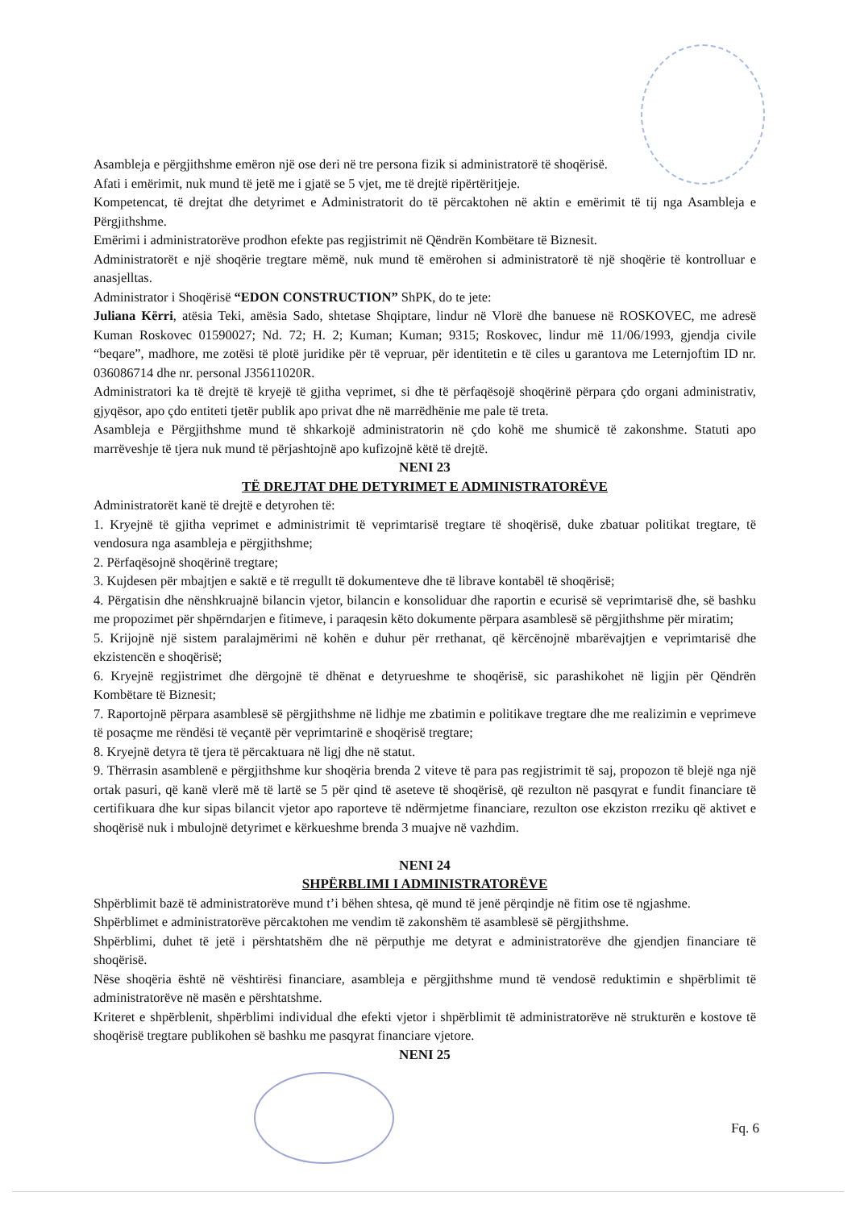Asambleja e përgjithshme emëron një ose deri në tre persona fizik si administratorë të shoqërisë.
Afati i emërimit, nuk mund të jetë me i gjatë se 5 vjet, me të drejtë ripërtëritjeje.
Kompetencat, të drejtat dhe detyrimet e Administratorit do të përcaktohen në aktin e emërimit të tij nga Asambleja e Përgjithshme.
Emërimi i administratorëve prodhon efekte pas regjistrimit në Qëndrën Kombëtare të Biznesit.
Administratorët e një shoqërie tregtare mëmë, nuk mund të emërohen si administratorë të një shoqërie të kontrolluar e anasjelltas.
Administrator i Shoqërisë “EDON CONSTRUCTION” ShPK, do te jete:
Juliana Kërri, atësia Teki, amësia Sado, shtetase Shqiptare, lindur në Vlorë dhe banuese në ROSKOVEC, me adresë Kuman Roskovec 01590027; Nd. 72; H. 2; Kuman; Kuman; 9315; Roskovec, lindur më 11/06/1993, gjendja civile “beqare”, madhore, me zotësi të plotë juridike për të vepruar, për identitetin e të ciles u garantova me Leternjoftim ID nr. 036086714 dhe nr. personal J35611020R.
Administratori ka të drejtë të kryejë të gjitha veprimet, si dhe të përfaqësojë shoqërinë përpara çdo organi administrativ, gjyqësor, apo çdo entiteti tjetër publik apo privat dhe në marrëdhënie me pale të treta.
Asambleja e Përgjithshme mund të shkarkojë administratorin në çdo kohë me shumicë të zakonshme. Statuti apo marrëveshje të tjera nuk mund të përjashtojnë apo kufizojnë këtë të drejtë.
NENI 23
TË DREJTAT DHE DETYRIMET E ADMINISTRATORËVE
Administratorët kanë të drejtë e detyrohen të:
1. Kryejnë të gjitha veprimet e administrimit të veprimtarisë tregtare të shoqërisë, duke zbatuar politikat tregtare, të vendosura nga asambleja e përgjithshme;
2. Përfaqësojnë shoqërinë tregtare;
3. Kujdesen për mbajtjen e saktë e të rregullt të dokumenteve dhe të librave kontabël të shoqërisë;
4. Përgatisin dhe nënshkruajnë bilancin vjetor, bilancin e konsoliduar dhe raportin e ecurisë së veprimtarisë dhe, së bashku me propozimet për shpërndarjen e fitimeve, i paraqesin këto dokumente përpara asamblesë së përgjithshme për miratim;
5. Krijojnë një sistem paralajmërimi në kohën e duhur për rrethanat, që kërcënojnë mbarëvajtjen e veprimtarisë dhe ekzistencën e shoqërisë;
6. Kryejnë regjistrimet dhe dërgojnë të dhënat e detyrueshme te shoqërisë, sic parashikohet në ligjin për Qëndrën Kombëtare të Biznesit;
7. Raportojnë përpara asamblesë së përgjithshme në lidhje me zbatimin e politikave tregtare dhe me realizimin e veprimeve të posaçme me rëndësi të veçantë për veprimtarinë e shoqërisë tregtare;
8. Kryejnë detyra të tjera të përcaktuara në ligj dhe në statut.
9. Thërrasin asamblenë e përgjithshme kur shoqëria brenda 2 viteve të para pas regjistrimit të saj, propozon të blejë nga një ortak pasuri, që kanë vlerë më të lartë se 5 për qind të aseteve të shoqërisë, që rezulton në pasqyrat e fundit financiare të certifikuara dhe kur sipas bilancit vjetor apo raporteve të ndërmjetme financiare, rezulton ose ekziston rreziku që aktivet e shoqërisë nuk i mbulojnë detyrimet e kërkueshme brenda 3 muajve në vazhdim.
NENI 24
SHPËRBLIMI I ADMINISTRATORËVE
Shpërblimit bazë të administratorëve mund t’i bëhen shtesa, që mund të jenë përqindje në fitim ose të ngjashme.
Shpërblimet e administratorëve përcaktohen me vendim të zakonshëm të asamblesë së përgjithshme.
Shpërblimi, duhet të jetë i përshtatshëm dhe në përputhje me detyrat e administratorëve dhe gjendjen financiare të shoqërisë.
Nëse shoqëria është në vështirësi financiare, asambleja e përgjithshme mund të vendosë reduktimin e shpërblimit të administratorëve në masën e përshtatshme.
Kriteret e shpërblenit, shpërblimi individual dhe efekti vjetor i shpërblimit të administratorëve në strukturën e kostove të shoqërisë tregtare publikohen së bashku me pasqyrat financiare vjetore.
NENI 25
Fq. 6